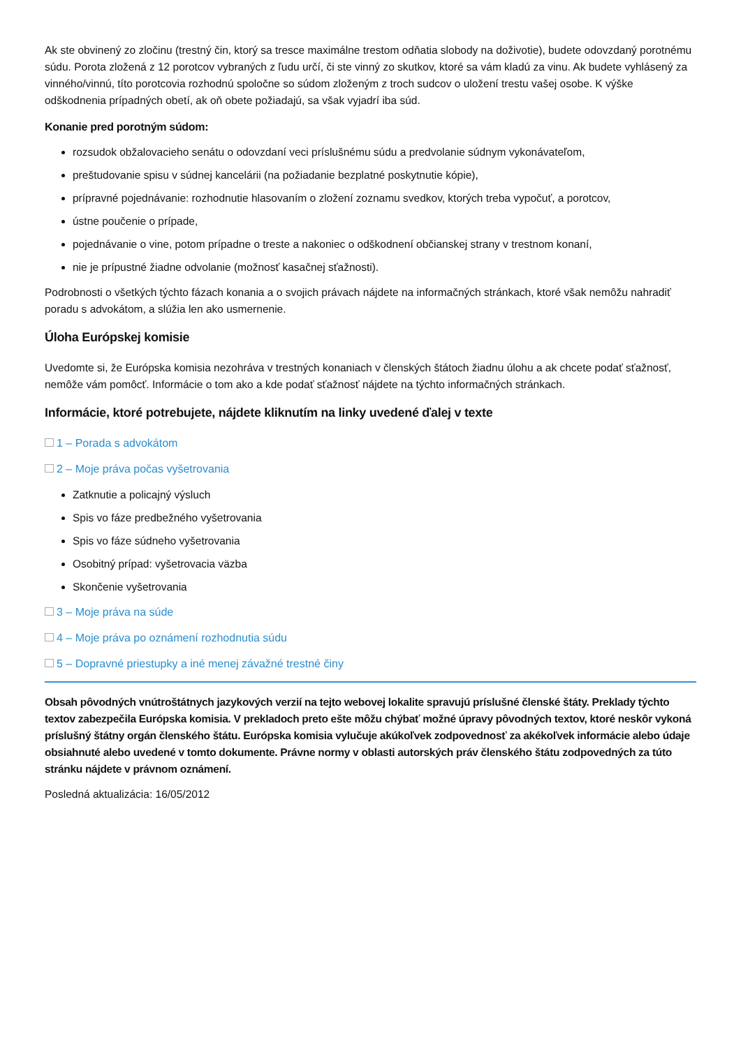Ak ste obvinený zo zločinu (trestný čin, ktorý sa tresce maximálne trestom odňatia slobody na doživotie), budete odovzdaný porotnému súdu. Porota zložená z 12 porotcov vybraných z ľudu určí, či ste vinný zo skutkov, ktoré sa vám kladú za vinu. Ak budete vyhlásený za vinného/vinnú, títo porotcovia rozhodnú spoločne so súdom zloženým z troch sudcov o uložení trestu vašej osobe. K výške odškodnenia prípadných obetí, ak oň obete požiadajú, sa však vyjadrí iba súd.
Konanie pred porotným súdom:
rozsudok obžalovacieho senátu o odovzdaní veci príslušnému súdu a predvolanie súdnym vykonávateľom,
preštudovanie spisu v súdnej kancelárii (na požiadanie bezplatné poskytnutie kópie),
prípravné pojednávanie: rozhodnutie hlasovaním o zložení zoznamu svedkov, ktorých treba vypočuť, a porotcov,
ústne poučenie o prípade,
pojednávanie o vine, potom prípadne o treste a nakoniec o odškodnení občianskej strany v trestnom konaní,
nie je prípustné žiadne odvolanie (možnosť kasačnej sťažnosti).
Podrobnosti o všetkých týchto fázach konania a o svojich právach nájdete na informačných stránkach, ktoré však nemôžu nahradiť poradu s advokátom, a slúžia len ako usmernenie.
Úloha Európskej komisie
Uvedomte si, že Európska komisia nezohráva v trestných konaniach v členských štátoch žiadnu úlohu a ak chcete podať sťažnosť, nemôže vám pomôcť. Informácie o tom ako a kde podať sťažnosť nájdete na týchto informačných stránkach.
Informácie, ktoré potrebujete, nájdete kliknutím na linky uvedené ďalej v texte
1 – Porada s advokátom
2 – Moje práva počas vyšetrovania
Zatknutie a policajný výsluch
Spis vo fáze predbežného vyšetrovania
Spis vo fáze súdneho vyšetrovania
Osobitný prípad: vyšetrovacia väzba
Skončenie vyšetrovania
3 – Moje práva na súde
4 – Moje práva po oznámení rozhodnutia súdu
5 – Dopravné priestupky a iné menej závažné trestné činy
Obsah pôvodných vnútroštátnych jazykových verzií na tejto webovej lokalite spravujú príslušné členské štáty. Preklady týchto textov zabezpečila Európska komisia. V prekladoch preto ešte môžu chýbať možné úpravy pôvodných textov, ktoré neskôr vykoná príslušný štátny orgán členského štátu. Európska komisia vylučuje akúkoľvek zodpovednosť za akékoľvek informácie alebo údaje obsiahnuté alebo uvedené v tomto dokumente. Právne normy v oblasti autorských práv členského štátu zodpovedných za túto stránku nájdete v právnom oznámení.
Posledná aktualizácia: 16/05/2012